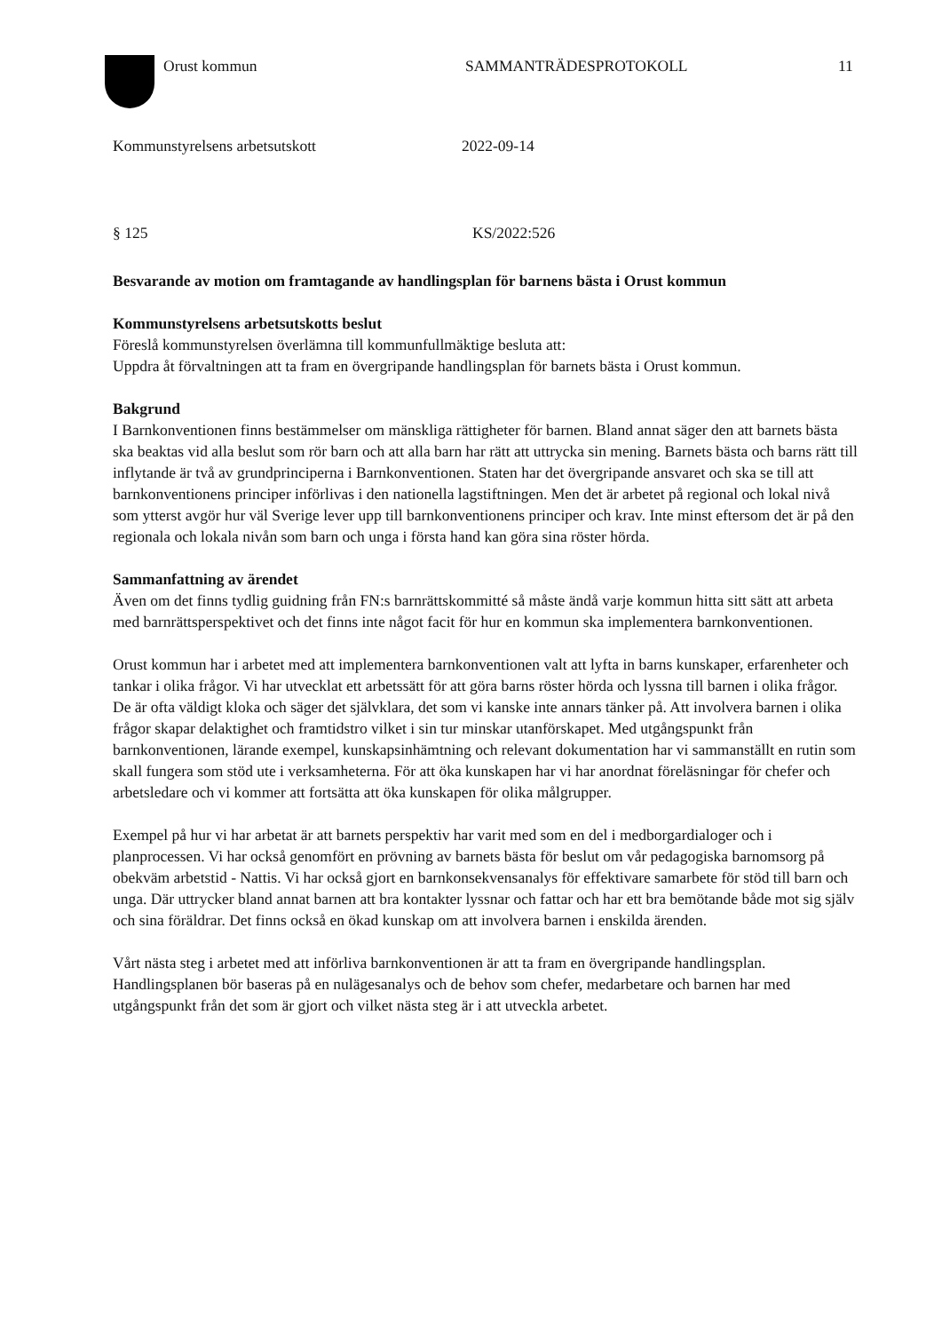Orust kommun SAMMANTRÄDESPROTOKOLL 11
Kommunstyrelsens arbetsutskott 2022-09-14
§ 125 KS/2022:526
Besvarande av motion om framtagande av handlingsplan för barnens bästa i Orust kommun
Kommunstyrelsens arbetsutskotts beslut
Föreslå kommunstyrelsen överlämna till kommunfullmäktige besluta att:
Uppdra åt förvaltningen att ta fram en övergripande handlingsplan för barnets bästa i Orust kommun.
Bakgrund
I Barnkonventionen finns bestämmelser om mänskliga rättigheter för barnen. Bland annat säger den att barnets bästa ska beaktas vid alla beslut som rör barn och att alla barn har rätt att uttrycka sin mening. Barnets bästa och barns rätt till inflytande är två av grundprinciperna i Barnkonventionen. Staten har det övergripande ansvaret och ska se till att barnkonventionens principer införlivas i den nationella lagstiftningen. Men det är arbetet på regional och lokal nivå som ytterst avgör hur väl Sverige lever upp till barnkonventionens principer och krav. Inte minst eftersom det är på den regionala och lokala nivån som barn och unga i första hand kan göra sina röster hörda.
Sammanfattning av ärendet
Även om det finns tydlig guidning från FN:s barnrättskommitté så måste ändå varje kommun hitta sitt sätt att arbeta med barnrättsperspektivet och det finns inte något facit för hur en kommun ska implementera barnkonventionen.
Orust kommun har i arbetet med att implementera barnkonventionen valt att lyfta in barns kunskaper, erfarenheter och tankar i olika frågor. Vi har utvecklat ett arbetssätt för att göra barns röster hörda och lyssna till barnen i olika frågor. De är ofta väldigt kloka och säger det självklara, det som vi kanske inte annars tänker på. Att involvera barnen i olika frågor skapar delaktighet och framtidstro vilket i sin tur minskar utanförskapet. Med utgångspunkt från barnkonventionen, lärande exempel, kunskapsinhämtning och relevant dokumentation har vi sammanställt en rutin som skall fungera som stöd ute i verksamheterna. För att öka kunskapen har vi har anordnat föreläsningar för chefer och arbetsledare och vi kommer att fortsätta att öka kunskapen för olika målgrupper.
Exempel på hur vi har arbetat är att barnets perspektiv har varit med som en del i medborgardialoger och i planprocessen. Vi har också genomfört en prövning av barnets bästa för beslut om vår pedagogiska barnomsorg på obekväm arbetstid - Nattis. Vi har också gjort en barnkonsekvensanalys för effektivare samarbete för stöd till barn och unga. Där uttrycker bland annat barnen att bra kontakter lyssnar och fattar och har ett bra bemötande både mot sig själv och sina föräldrar. Det finns också en ökad kunskap om att involvera barnen i enskilda ärenden.
Vårt nästa steg i arbetet med att införliva barnkonventionen är att ta fram en övergripande handlingsplan. Handlingsplanen bör baseras på en nulägesanalys och de behov som chefer, medarbetare och barnen har med utgångspunkt från det som är gjort och vilket nästa steg är i att utveckla arbetet.